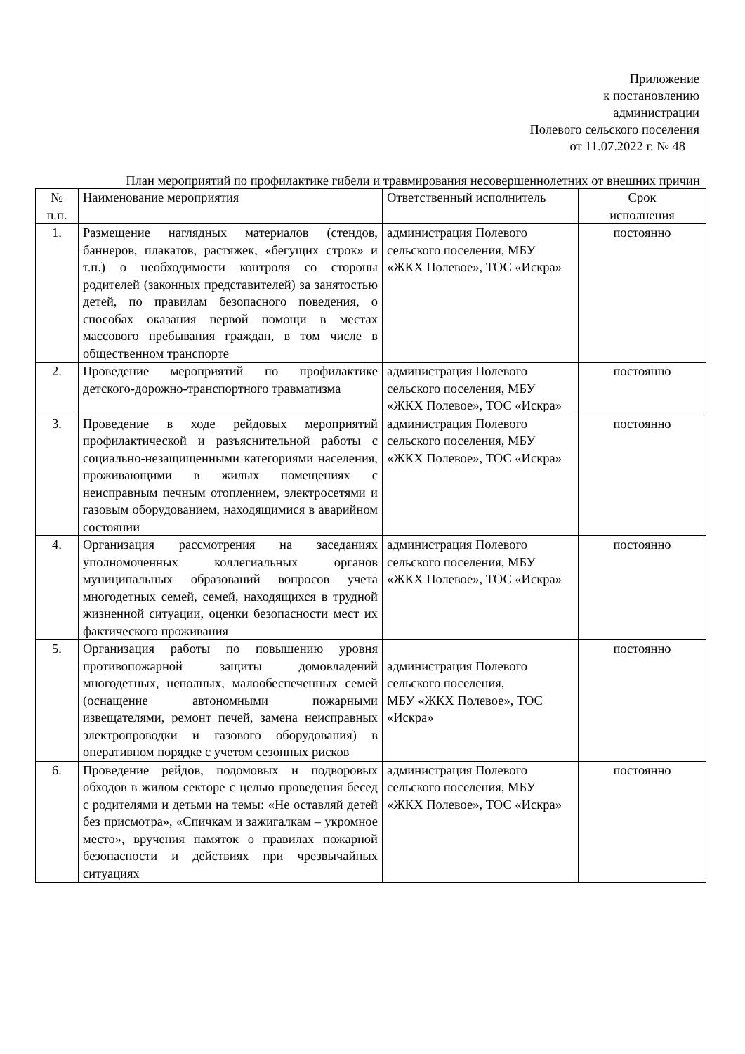Приложение
к постановлению
администрации
Полевого сельского поселения
от 11.07.2022 г. № 48
План мероприятий по профилактике гибели и травмирования несовершеннолетних от внешних причин
| № п.п. | Наименование мероприятия | Ответственный исполнитель | Срок исполнения |
| --- | --- | --- | --- |
| 1. | Размещение наглядных материалов (стендов, баннеров, плакатов, растяжек, «бегущих строк» и т.п.) о необходимости контроля со стороны родителей (законных представителей) за занятостью детей, по правилам безопасного поведения, о способах оказания первой помощи в местах массового пребывания граждан, в том числе в общественном транспорте | администрация Полевого сельского поселения, МБУ «ЖКХ Полевое», ТОС «Искра» | постоянно |
| 2. | Проведение мероприятий по профилактике детского-дорожно-транспортного травматизма | администрация Полевого сельского поселения, МБУ «ЖКХ Полевое», ТОС «Искра» | постоянно |
| 3. | Проведение в ходе рейдовых мероприятий профилактической и разъяснительной работы с социально-незащищенными категориями населения, проживающими в жилых помещениях с неисправным печным отоплением, электросетями и газовым оборудованием, находящимися в аварийном состоянии | администрация Полевого сельского поселения, МБУ «ЖКХ Полевое», ТОС «Искра» | постоянно |
| 4. | Организация рассмотрения на заседаниях уполномоченных коллегиальных органов муниципальных образований вопросов учета многодетных семей, семей, находящихся в трудной жизненной ситуации, оценки безопасности мест их фактического проживания | администрация Полевого сельского поселения, МБУ «ЖКХ Полевое», ТОС «Искра» | постоянно |
| 5. | Организация работы по повышению уровня противопожарной защиты домовладений многодетных, неполных, малообеспеченных семей (оснащение автономными пожарными извещателями, ремонт печей, замена неисправных электропроводки и газового оборудования) в оперативном порядке с учетом сезонных рисков | администрация Полевого сельского поселения, МБУ «ЖКХ Полевое», ТОС «Искра» | постоянно |
| 6. | Проведение рейдов, подомовых и подворовых обходов в жилом секторе с целью проведения бесед с родителями и детьми на темы: «Не оставляй детей без присмотра», «Спичкам и зажигалкам – укромное место», вручения памяток о правилах пожарной безопасности и действиях при чрезвычайных ситуациях | администрация Полевого сельского поселения, МБУ «ЖКХ Полевое», ТОС «Искра» | постоянно |